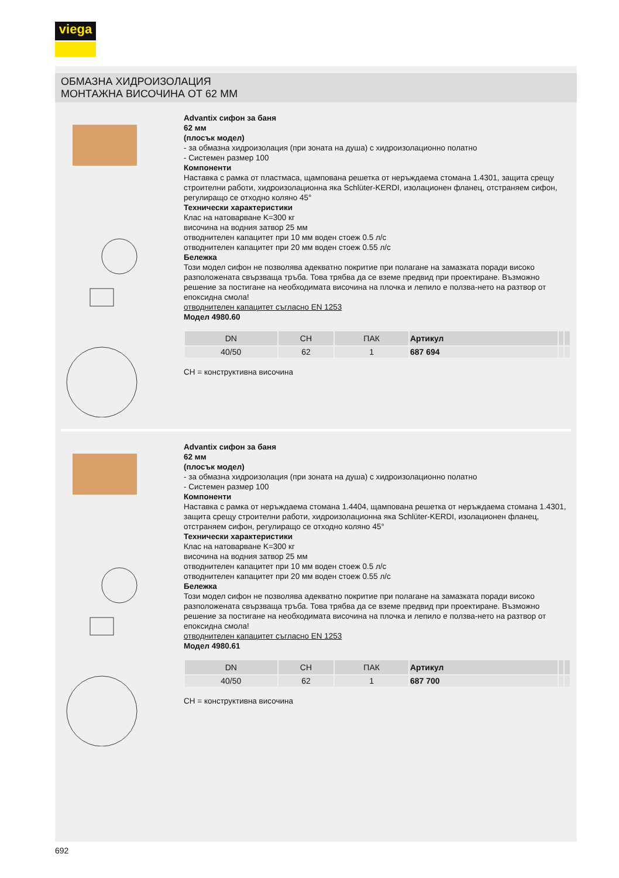viega
ОБМАЗНА ХИДРОИЗОЛАЦИЯ
МОНТАЖНА ВИСОЧИНА ОТ 62 ММ
Advantix сифон за баня
62 мм
(плосък модел)
- за обмазна хидроизолация (при зоната на душа) с хидроизолационно полатно
- Системен размер 100
Компоненти
Наставка с рамка от пластмаса, щампована решетка от неръждаема стомана 1.4301, защита срещу строителни работи, хидроизолационна яка Schlüter-KERDI, изолационен фланец, отстраняем сифон, регулиращо се отходно коляно 45°
Технически характеристики
Клас на натоварване K=300 кг
височина на водния затвор 25 мм
отводнителен капацитет при 10 мм воден стоеж 0.5 л/с
отводнителен капацитет при 20 мм воден стоеж 0.55 л/с
Бележка
Този модел сифон не позволява адекватно покритие при полагане на замазката поради високо разположената свързваща тръба. Това трябва да се вземе предвид при проектиране. Възможно решение за постигане на необходимата височина на плочка и лепило е ползва-нето на разтвор от епоксидна смола!
отводнителен капацитет съгласно EN 1253
Модел 4980.60
| DN | CH | ПАК | Артикул | | |
| --- | --- | --- | --- | --- | --- |
| 40/50 | 62 | 1 | 687 694 | | |
CH = конструктивна височина
Advantix сифон за баня
62 мм
(плосък модел)
- за обмазна хидроизолация (при зоната на душа) с хидроизолационно полатно
- Системен размер 100
Компоненти
Наставка с рамка от неръждаема стомана 1.4404, щампована решетка от неръждаема стомана 1.4301, защита срещу строителни работи, хидроизолационна яка Schlüter-KERDI, изолационен фланец, отстраняем сифон, регулиращо се отходно коляно 45°
Технически характеристики
Клас на натоварване K=300 кг
височина на водния затвор 25 мм
отводнителен капацитет при 10 мм воден стоеж 0.5 л/с
отводнителен капацитет при 20 мм воден стоеж 0.55 л/с
Бележка
Този модел сифон не позволява адекватно покритие при полагане на замазката поради високо разположената свързваща тръба. Това трябва да се вземе предвид при проектиране. Възможно решение за постигане на необходимата височина на плочка и лепило е ползва-нето на разтвор от епоксидна смола!
отводнителен капацитет съгласно EN 1253
Модел 4980.61
| DN | CH | ПАК | Артикул | | |
| --- | --- | --- | --- | --- | --- |
| 40/50 | 62 | 1 | 687 700 | | |
CH = конструктивна височина
692